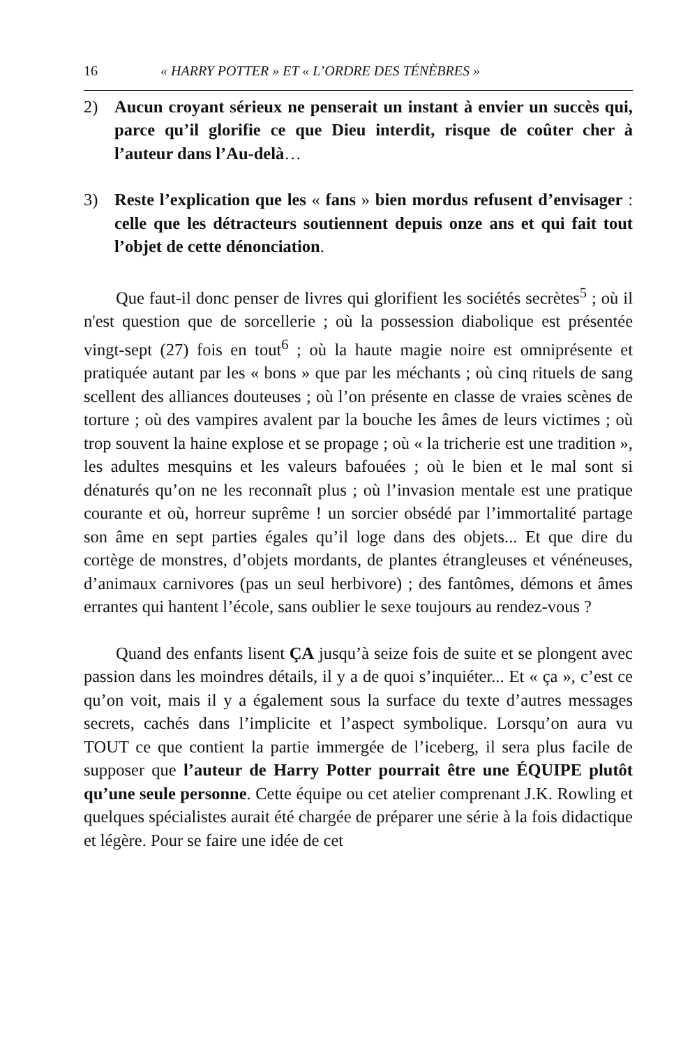16 « HARRY POTTER » ET « L’ORDRE DES TÉNÈBRES »
2) Aucun croyant sérieux ne penserait un instant à envier un succès qui, parce qu’il glorifie ce que Dieu interdit, risque de coûter cher à l’auteur dans l’Au-delà…
3) Reste l’explication que les « fans » bien mordus refusent d’envisager : celle que les détracteurs soutiennent depuis onze ans et qui fait tout l’objet de cette dénonciation.
Que faut-il donc penser de livres qui glorifient les sociétés secrètes<sup>5</sup> ; où il n'est question que de sorcellerie ; où la possession diabolique est présentée vingt-sept (27) fois en tout<sup>6</sup> ; où la haute magie noire est omniprésente et pratiquée autant par les « bons » que par les méchants ; où cinq rituels de sang scellent des alliances douteuses ; où l’on présente en classe de vraies scènes de torture ; où des vampires avalent par la bouche les âmes de leurs victimes ; où trop souvent la haine explose et se propage ; où « la tricherie est une tradition », les adultes mesquins et les valeurs bafouées ; où le bien et le mal sont si dénaturés qu’on ne les reconnaît plus ; où l’invasion mentale est une pratique courante et où, horreur suprême ! un sorcier obsédé par l’immortalité partage son âme en sept parties égales qu’il loge dans des objets... Et que dire du cortège de monstres, d’objets mordants, de plantes étrangleuses et vénéneuses, d’animaux carnivores (pas un seul herbivore) ; des fantômes, démons et âmes errantes qui hantent l’école, sans oublier le sexe toujours au rendez-vous ?
Quand des enfants lisent ÇA jusqu’à seize fois de suite et se plongent avec passion dans les moindres détails, il y a de quoi s’inquiéter... Et « ça », c’est ce qu’on voit, mais il y a également sous la surface du texte d’autres messages secrets, cachés dans l’implicite et l’aspect symbolique. Lorsqu’on aura vu TOUT ce que contient la partie immergée de l’iceberg, il sera plus facile de supposer que l’auteur de Harry Potter pourrait être une ÉQUIPE plutôt qu’une seule personne. Cette équipe ou cet atelier comprenant J.K. Rowling et quelques spécialistes aurait été chargée de préparer une série à la fois didactique et légère. Pour se faire une idée de cet